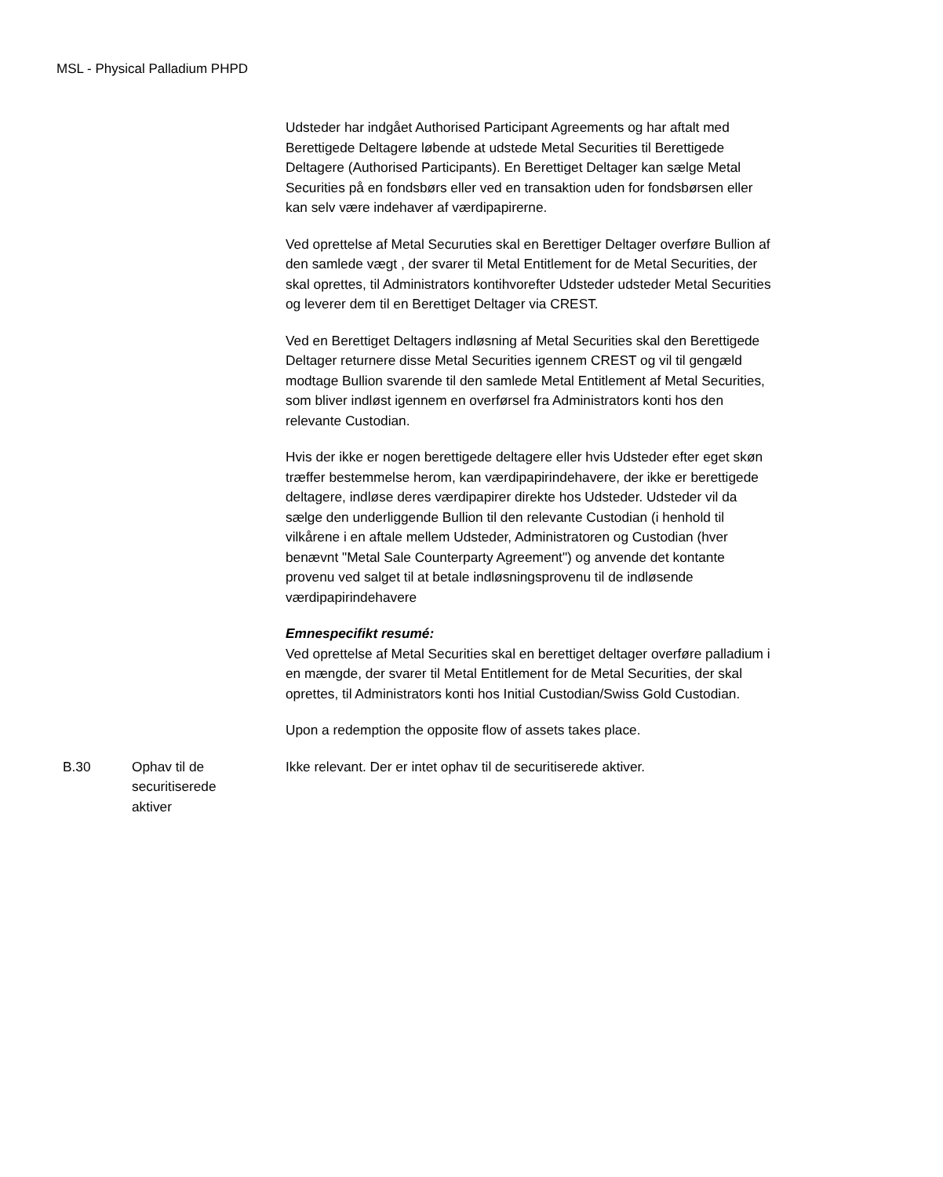MSL - Physical Palladium PHPD
| | | Udsteder har indgået Authorised Participant Agreements og har aftalt med Berettigede Deltagere løbende at udstede Metal Securities til Berettigede Deltagere (Authorised Participants). En Berettiget Deltager kan sælge Metal Securities på en fondsbørs eller ved en transaktion uden for fondsbørsen eller kan selv være indehaver af værdipapirerne. Ved oprettelse af Metal Securuties skal en Berettiger Deltager overføre Bullion af den samlede vægt , der svarer til Metal Entitlement for de Metal Securities, der skal oprettes, til Administrators kontihvorefter Udsteder udsteder Metal Securities og leverer dem til en Berettiget Deltager via CREST. Ved en Berettiget Deltagers indløsning af Metal Securities skal den Berettigede Deltager returnere disse Metal Securities igennem CREST og vil til gengæld modtage Bullion svarende til den samlede Metal Entitlement af Metal Securities, som bliver indløst igennem en overførsel fra Administrators konti hos den relevante Custodian. Hvis der ikke er nogen berettigede deltagere eller hvis Udsteder efter eget skøn træffer bestemmelse herom, kan værdipapirindehavere, der ikke er berettigede deltagere, indløse deres værdipapirer direkte hos Udsteder. Udsteder vil da sælge den underliggende Bullion til den relevante Custodian (i henhold til vilkårene i en aftale mellem Udsteder, Administratoren og Custodian (hver benævnt "Metal Sale Counterparty Agreement") og anvende det kontante provenu ved salget til at betale indløsningsprovenu til de indløsende værdipapirindehavere Emnespecifikt resumé: Ved oprettelse af Metal Securities skal en berettiget deltager overføre palladium i en mængde, der svarer til Metal Entitlement for de Metal Securities, der skal oprettes, til Administrators konti hos Initial Custodian/Swiss Gold Custodian. Upon a redemption the opposite flow of assets takes place. |
| B.30 | Ophav til de securitiserede aktiver | Ikke relevant. Der er intet ophav til de securitiserede aktiver. |